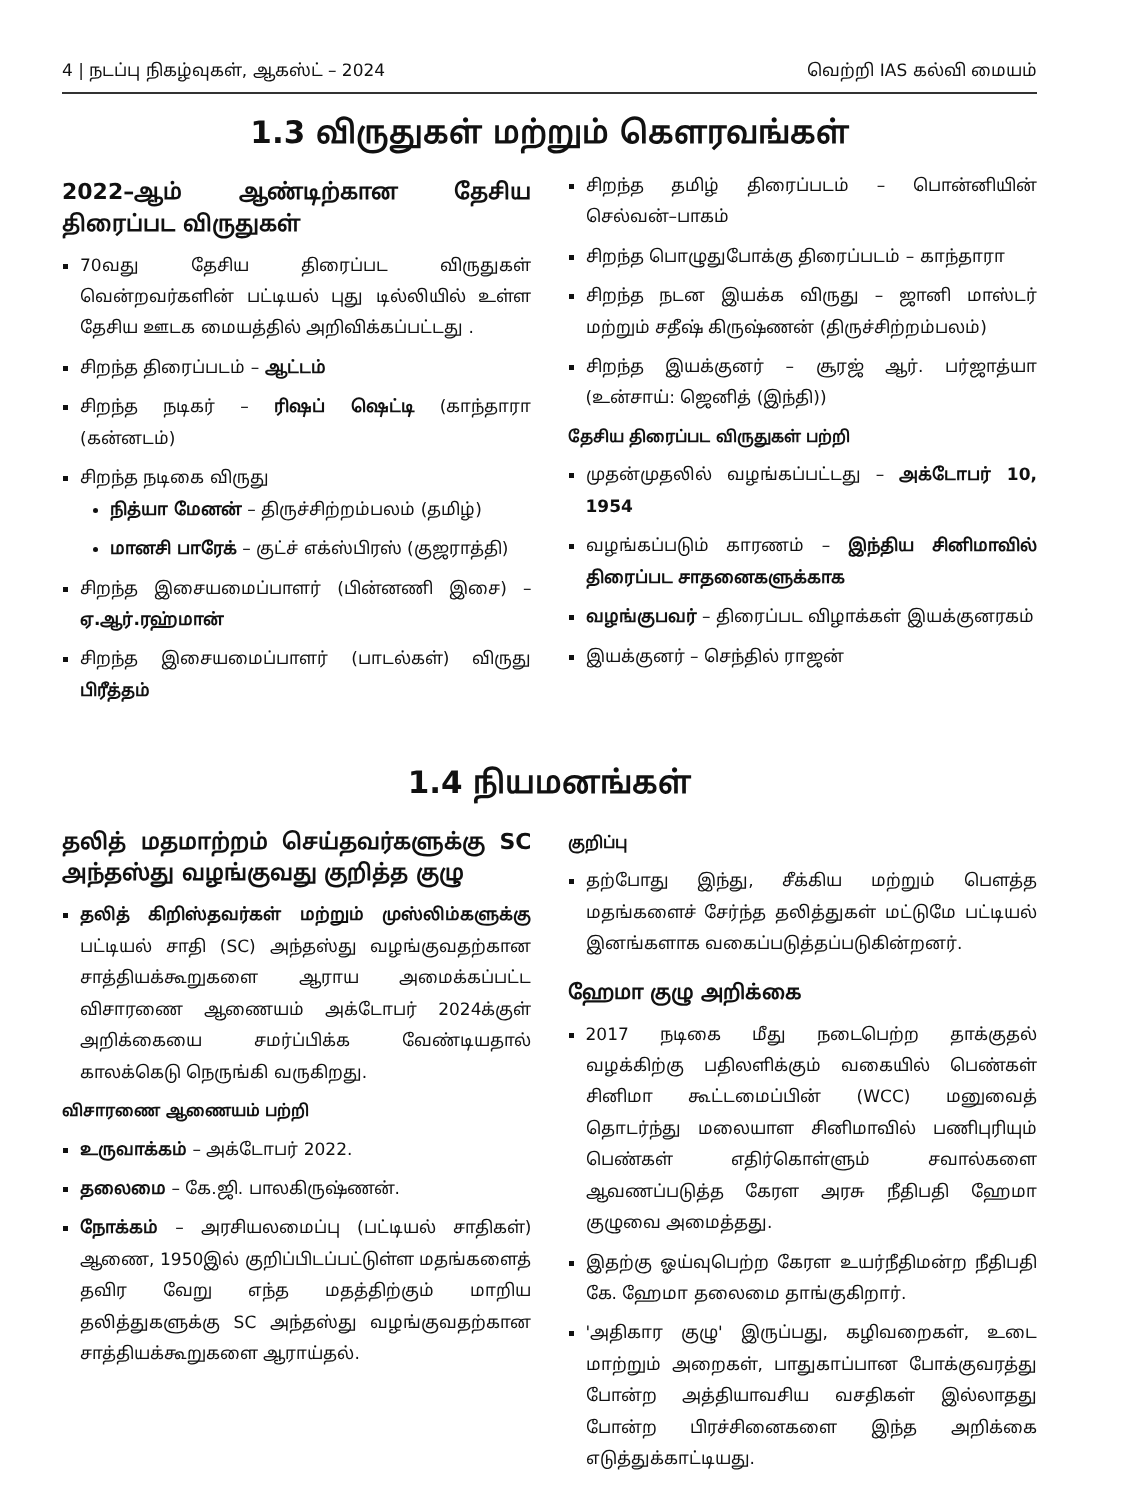4 | நடப்பு நிகழ்வுகள், ஆகஸ்ட் – 2024 வெற்றி IAS கல்வி மையம்
1.3 விருதுகள் மற்றும் கௌரவங்கள்
2022–ஆம் ஆண்டிற்கான தேசிய திரைப்பட விருதுகள்
70வது தேசிய திரைப்பட விருதுகள் வென்றவர்களின் பட்டியல் புது டில்லியில் உள்ள தேசிய ஊடக மையத்தில் அறிவிக்கப்பட்டது .
சிறந்த திரைப்படம் – ஆட்டம்
சிறந்த நடிகர் – ரிஷப் ஷெட்டி (காந்தாரா (கன்னடம்)
சிறந்த நடிகை விருது
நித்யா மேனன் – திருச்சிற்றம்பலம் (தமிழ்)
மானசி பாரேக் – குட்ச் எக்ஸ்பிரஸ் (குஜராத்தி)
சிறந்த இசையமைப்பாளர் (பின்னணி இசை) – ஏ.ஆர்.ரஹ்மான்
சிறந்த இசையமைப்பாளர் (பாடல்கள்) விருது பிரீத்தம்
சிறந்த தமிழ் திரைப்படம் – பொன்னியின் செல்வன்–பாகம்
சிறந்த பொழுதுபோக்கு திரைப்படம் – காந்தாரா
சிறந்த நடன இயக்க விருது – ஜானி மாஸ்டர் மற்றும் சதீஷ் கிருஷ்ணன் (திருச்சிற்றம்பலம்)
சிறந்த இயக்குனர் – சூரஜ் ஆர். பர்ஜாத்யா (உன்சாய்: ஜெனித் (இந்தி))
தேசிய திரைப்பட விருதுகள் பற்றி
முதன்முதலில் வழங்கப்பட்டது – அக்டோபர் 10, 1954
வழங்கப்படும் காரணம் – இந்திய சினிமாவில் திரைப்பட சாதனைகளுக்காக
வழங்குபவர் – திரைப்பட விழாக்கள் இயக்குனரகம்
இயக்குனர் – செந்தில் ராஜன்
1.4 நியமனங்கள்
தலித் மதமாற்றம் செய்தவர்களுக்கு SC அந்தஸ்து வழங்குவது குறித்த குழு
தலித் கிறிஸ்தவர்கள் மற்றும் முஸ்லிம்களுக்கு பட்டியல் சாதி (SC) அந்தஸ்து வழங்குவதற்கான சாத்தியக்கூறுகளை ஆராய அமைக்கப்பட்ட விசாரணை ஆணையம் அக்டோபர் 2024க்குள் அறிக்கையை சமர்ப்பிக்க வேண்டியதால் காலக்கெடு நெருங்கி வருகிறது.
விசாரணை ஆணையம் பற்றி
உருவாக்கம் – அக்டோபர் 2022.
தலைமை – கே.ஜி. பாலகிருஷ்ணன்.
நோக்கம் – அரசியலமைப்பு (பட்டியல் சாதிகள்) ஆணை, 1950இல் குறிப்பிடப்பட்டுள்ள மதங்களைத் தவிர வேறு எந்த மதத்திற்கும் மாறிய தலித்துகளுக்கு SC அந்தஸ்து வழங்குவதற்கான சாத்தியக்கூறுகளை ஆராய்தல்.
குறிப்பு
தற்போது இந்து, சீக்கிய மற்றும் பௌத்த மதங்களைச் சேர்ந்த தலித்துகள் மட்டுமே பட்டியல் இனங்களாக வகைப்படுத்தப்படுகின்றனர்.
ஹேமா குழு அறிக்கை
2017 நடிகை மீது நடைபெற்ற தாக்குதல் வழக்கிற்கு பதிலளிக்கும் வகையில் பெண்கள் சினிமா கூட்டமைப்பின் (WCC) மனுவைத் தொடர்ந்து மலையாள சினிமாவில் பணிபுரியும் பெண்கள் எதிர்கொள்ளும் சவால்களை ஆவணப்படுத்த கேரள அரசு நீதிபதி ஹேமா குழுவை அமைத்தது.
இதற்கு ஓய்வுபெற்ற கேரள உயர்நீதிமன்ற நீதிபதி கே. ஹேமா தலைமை தாங்குகிறார்.
'அதிகார குழு' இருப்பது, கழிவறைகள், உடை மாற்றும் அறைகள், பாதுகாப்பான போக்குவரத்து போன்ற அத்தியாவசிய வசதிகள் இல்லாதது போன்ற பிரச்சினைகளை இந்த அறிக்கை எடுத்துக்காட்டியது.